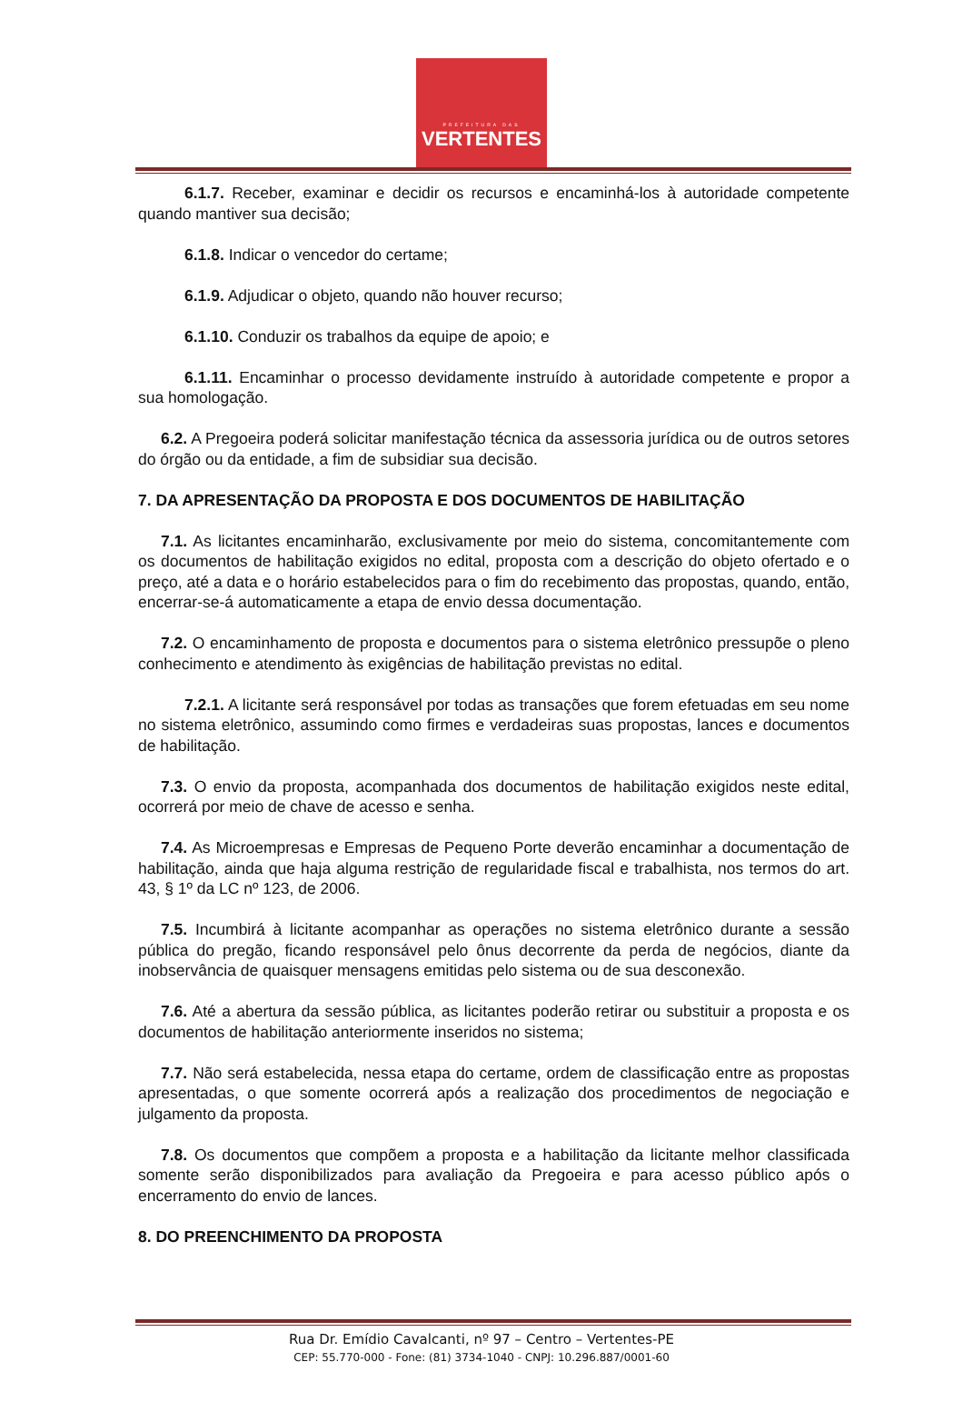PREFEITURA DAS
VERTENTES
6.1.7. Receber, examinar e decidir os recursos e encaminhá-los à autoridade competente quando mantiver sua decisão;
6.1.8. Indicar o vencedor do certame;
6.1.9. Adjudicar o objeto, quando não houver recurso;
6.1.10. Conduzir os trabalhos da equipe de apoio; e
6.1.11. Encaminhar o processo devidamente instruído à autoridade competente e propor a sua homologação.
6.2. A Pregoeira poderá solicitar manifestação técnica da assessoria jurídica ou de outros setores do órgão ou da entidade, a fim de subsidiar sua decisão.
7. DA APRESENTAÇÃO DA PROPOSTA E DOS DOCUMENTOS DE HABILITAÇÃO
7.1. As licitantes encaminharão, exclusivamente por meio do sistema, concomitantemente com os documentos de habilitação exigidos no edital, proposta com a descrição do objeto ofertado e o preço, até a data e o horário estabelecidos para o fim do recebimento das propostas, quando, então, encerrar-se-á automaticamente a etapa de envio dessa documentação.
7.2. O encaminhamento de proposta e documentos para o sistema eletrônico pressupõe o pleno conhecimento e atendimento às exigências de habilitação previstas no edital.
7.2.1. A licitante será responsável por todas as transações que forem efetuadas em seu nome no sistema eletrônico, assumindo como firmes e verdadeiras suas propostas, lances e documentos de habilitação.
7.3. O envio da proposta, acompanhada dos documentos de habilitação exigidos neste edital, ocorrerá por meio de chave de acesso e senha.
7.4. As Microempresas e Empresas de Pequeno Porte deverão encaminhar a documentação de habilitação, ainda que haja alguma restrição de regularidade fiscal e trabalhista, nos termos do art. 43, § 1º da LC nº 123, de 2006.
7.5. Incumbirá à licitante acompanhar as operações no sistema eletrônico durante a sessão pública do pregão, ficando responsável pelo ônus decorrente da perda de negócios, diante da inobservância de quaisquer mensagens emitidas pelo sistema ou de sua desconexão.
7.6. Até a abertura da sessão pública, as licitantes poderão retirar ou substituir a proposta e os documentos de habilitação anteriormente inseridos no sistema;
7.7. Não será estabelecida, nessa etapa do certame, ordem de classificação entre as propostas apresentadas, o que somente ocorrerá após a realização dos procedimentos de negociação e julgamento da proposta.
7.8. Os documentos que compõem a proposta e a habilitação da licitante melhor classificada somente serão disponibilizados para avaliação da Pregoeira e para acesso público após o encerramento do envio de lances.
8. DO PREENCHIMENTO DA PROPOSTA
Rua Dr. Emídio Cavalcanti, nº 97 – Centro – Vertentes-PE
CEP: 55.770-000 - Fone: (81) 3734-1040 - CNPJ: 10.296.887/0001-60